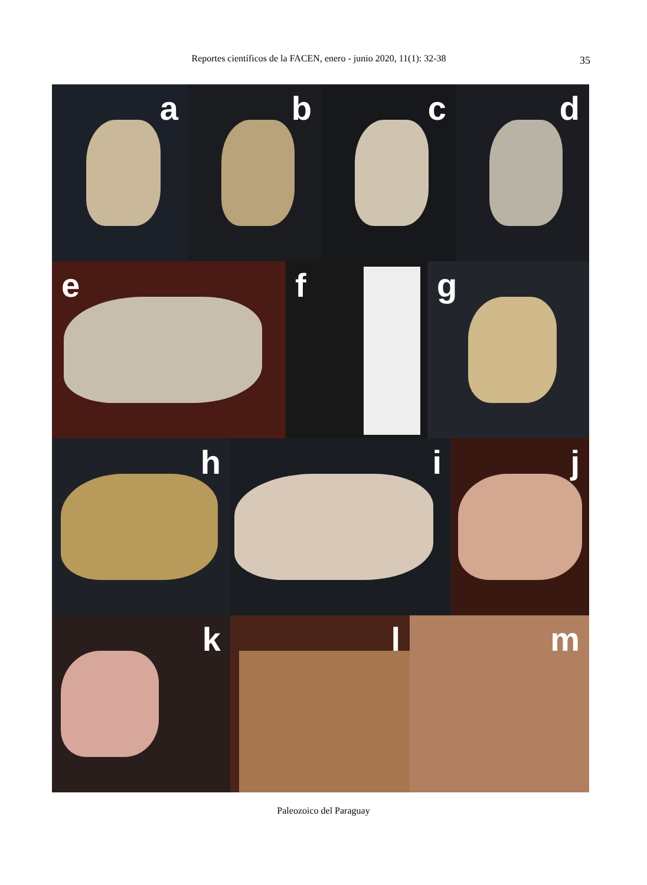Reportes científicos de la FACEN, enero - junio 2020, 11(1): 32-38 35
a
b
c
d
e
f
g
h
i
j
k
l
m
Paleozoico del Paraguay